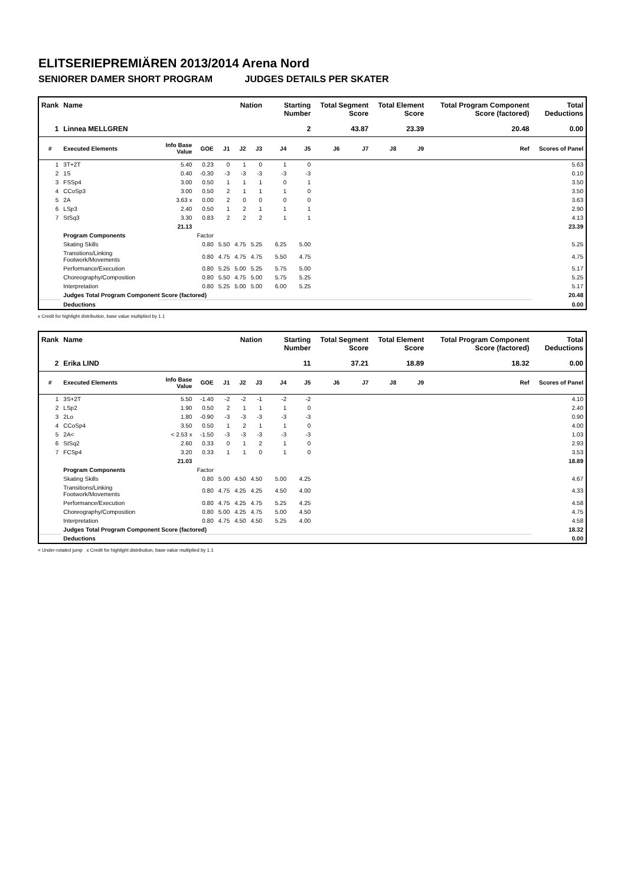ELITSERIEPREMIÄREN 2013/2014 Arena Nord
SENIORER DAMER SHORT PROGRAM JUDGES DETAILS PER SKATER
| Rank | Name | | | Nation | | | Starting Number | | Total Segment Score | | Total Element Score | | Total Program Component Score (factored) | | | Total Deductions |
| --- | --- | --- | --- | --- | --- | --- | --- | --- | --- | --- | --- | --- | --- | --- | --- | --- |
| 1 | Linnea MELLGREN | | | | | | 2 | | 43.87 | | 23.39 | | 20.48 | | | 0.00 |
| # | Executed Elements | Info Base Value | GOE | J1 | J2 | J3 | J4 | J5 | J6 | J7 | J8 | J9 | | | Ref | Scores of Panel |
| 1 | 3T+2T | 5.40 | 0.23 | 0 | 1 | 0 | 1 | 0 | | | | | | | | 5.63 |
| 2 | 1S | 0.40 | -0.30 | -3 | -3 | -3 | -3 | -3 | | | | | | | | 0.10 |
| 3 | FSSp4 | 3.00 | 0.50 | 1 | 1 | 1 | 0 | 1 | | | | | | | | 3.50 |
| 4 | CCoSp3 | 3.00 | 0.50 | 2 | 1 | 1 | 1 | 0 | | | | | | | | 3.50 |
| 5 | 2A | 3.63 x | 0.00 | 2 | 0 | 0 | 0 | 0 | | | | | | | | 3.63 |
| 6 | LSp3 | 2.40 | 0.50 | 1 | 2 | 1 | 1 | 1 | | | | | | | | 2.90 |
| 7 | StSq3 | 3.30 | 0.83 | 2 | 2 | 2 | 1 | 1 | | | | | | | | 4.13 |
| | | 21.13 | | | | | | | | | | | | | | 23.39 |
| | Program Components | | Factor | | | | | | | | | | | | | |
| | Skating Skills | | 0.80 | 5.50 | 4.75 | 5.25 | 6.25 | 5.00 | | | | | | | | 5.25 |
| | Transitions/Linking Footwork/Movements | | 0.80 | 4.75 | 4.75 | 4.75 | 5.50 | 4.75 | | | | | | | | 4.75 |
| | Performance/Execution | | 0.80 | 5.25 | 5.00 | 5.25 | 5.75 | 5.00 | | | | | | | | 5.17 |
| | Choreography/Composition | | 0.80 | 5.50 | 4.75 | 5.00 | 5.75 | 5.25 | | | | | | | | 5.25 |
| | Interpretation | | 0.80 | 5.25 | 5.00 | 5.00 | 6.00 | 5.25 | | | | | | | | 5.17 |
| | Judges Total Program Component Score (factored) | | | | | | | | | | | | | | | 20.48 |
| | Deductions | | | | | | | | | | | | | | | 0.00 |
x Credit for highlight distribution, base value multiplied by 1.1
| Rank | Name | | | Nation | | | Starting Number | | Total Segment Score | | Total Element Score | | Total Program Component Score (factored) | | | Total Deductions |
| --- | --- | --- | --- | --- | --- | --- | --- | --- | --- | --- | --- | --- | --- | --- | --- | --- |
| 2 | Erika LIND | | | | | | 11 | | 37.21 | | 18.89 | | 18.32 | | | 0.00 |
| # | Executed Elements | Info Base Value | GOE | J1 | J2 | J3 | J4 | J5 | J6 | J7 | J8 | J9 | | | Ref | Scores of Panel |
| 1 | 3S+2T | 5.50 | -1.40 | -2 | -2 | -1 | -2 | -2 | | | | | | | | 4.10 |
| 2 | LSp2 | 1.90 | 0.50 | 2 | 1 | 1 | 1 | 0 | | | | | | | | 2.40 |
| 3 | 2Lo | 1.80 | -0.90 | -3 | -3 | -3 | -3 | -3 | | | | | | | | 0.90 |
| 4 | CCoSp4 | 3.50 | 0.50 | 1 | 2 | 1 | 1 | 0 | | | | | | | | 4.00 |
| 5 | 2A< | < 2.53 x | -1.50 | -3 | -3 | -3 | -3 | -3 | | | | | | | | 1.03 |
| 6 | StSq2 | 2.60 | 0.33 | 0 | 1 | 2 | 1 | 0 | | | | | | | | 2.93 |
| 7 | FCSp4 | 3.20 | 0.33 | 1 | 1 | 0 | 1 | 0 | | | | | | | | 3.53 |
| | | 21.03 | | | | | | | | | | | | | | 18.89 |
| | Program Components | | Factor | | | | | | | | | | | | | |
| | Skating Skills | | 0.80 | 5.00 | 4.50 | 4.50 | 5.00 | 4.25 | | | | | | | | 4.67 |
| | Transitions/Linking Footwork/Movements | | 0.80 | 4.75 | 4.25 | 4.25 | 4.50 | 4.00 | | | | | | | | 4.33 |
| | Performance/Execution | | 0.80 | 4.75 | 4.25 | 4.75 | 5.25 | 4.25 | | | | | | | | 4.58 |
| | Choreography/Composition | | 0.80 | 5.00 | 4.25 | 4.75 | 5.00 | 4.50 | | | | | | | | 4.75 |
| | Interpretation | | 0.80 | 4.75 | 4.50 | 4.50 | 5.25 | 4.00 | | | | | | | | 4.58 |
| | Judges Total Program Component Score (factored) | | | | | | | | | | | | | | | 18.32 |
| | Deductions | | | | | | | | | | | | | | | 0.00 |
< Under-rotated jump x Credit for highlight distribution, base value multiplied by 1.1